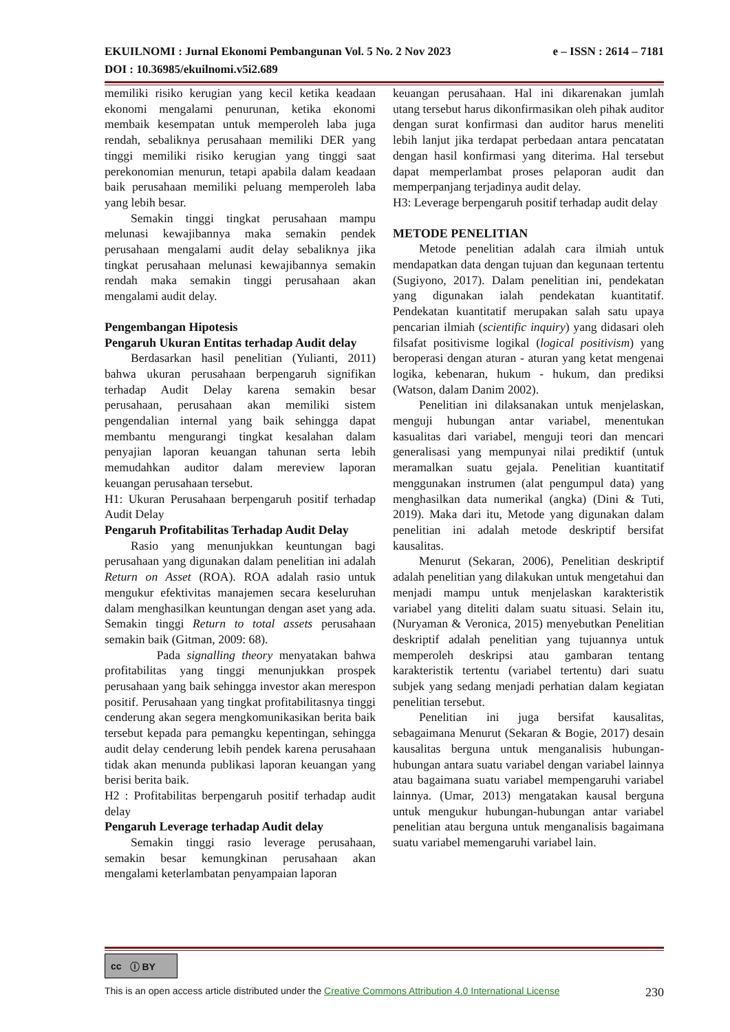e – ISSN : 2614 – 7181 EKUILNOMI : Jurnal Ekonomi Pembangunan Vol. 5 No. 2 Nov 2023
DOI : 10.36985/ekuilnomi.v5i2.689
memiliki risiko kerugian yang kecil ketika keadaan ekonomi mengalami penurunan, ketika ekonomi membaik kesempatan untuk memperoleh laba juga rendah, sebaliknya perusahaan memiliki DER yang tinggi memiliki risiko kerugian yang tinggi saat perekonomian menurun, tetapi apabila dalam keadaan baik perusahaan memiliki peluang memperoleh laba yang lebih besar.
Semakin tinggi tingkat perusahaan mampu melunasi kewajibannya maka semakin pendek perusahaan mengalami audit delay sebaliknya jika tingkat perusahaan melunasi kewajibannya semakin rendah maka semakin tinggi perusahaan akan mengalami audit delay.
Pengembangan Hipotesis
Pengaruh Ukuran Entitas terhadap Audit delay
Berdasarkan hasil penelitian (Yulianti, 2011) bahwa ukuran perusahaan berpengaruh signifikan terhadap Audit Delay karena semakin besar perusahaan, perusahaan akan memiliki sistem pengendalian internal yang baik sehingga dapat membantu mengurangi tingkat kesalahan dalam penyajian laporan keuangan tahunan serta lebih memudahkan auditor dalam mereview laporan keuangan perusahaan tersebut.
H1: Ukuran Perusahaan berpengaruh positif terhadap Audit Delay
Pengaruh Profitabilitas Terhadap Audit Delay
Rasio yang menunjukkan keuntungan bagi perusahaan yang digunakan dalam penelitian ini adalah Return on Asset (ROA). ROA adalah rasio untuk mengukur efektivitas manajemen secara keseluruhan dalam menghasilkan keuntungan dengan aset yang ada. Semakin tinggi Return to total assets perusahaan semakin baik (Gitman, 2009: 68).
Pada signalling theory menyatakan bahwa profitabilitas yang tinggi menunjukkan prospek perusahaan yang baik sehingga investor akan merespon positif. Perusahaan yang tingkat profitabilitasnya tinggi cenderung akan segera mengkomunikasikan berita baik tersebut kepada para pemangku kepentingan, sehingga audit delay cenderung lebih pendek karena perusahaan tidak akan menunda publikasi laporan keuangan yang berisi berita baik.
H2 : Profitabilitas berpengaruh positif terhadap audit delay
Pengaruh Leverage terhadap Audit delay
Semakin tinggi rasio leverage perusahaan, semakin besar kemungkinan perusahaan akan mengalami keterlambatan penyampaian laporan
keuangan perusahaan. Hal ini dikarenakan jumlah utang tersebut harus dikonfirmasikan oleh pihak auditor dengan surat konfirmasi dan auditor harus meneliti lebih lanjut jika terdapat perbedaan antara pencatatan dengan hasil konfirmasi yang diterima. Hal tersebut dapat memperlambat proses pelaporan audit dan memperpanjang terjadinya audit delay.
H3: Leverage berpengaruh positif terhadap audit delay
METODE PENELITIAN
Metode penelitian adalah cara ilmiah untuk mendapatkan data dengan tujuan dan kegunaan tertentu (Sugiyono, 2017). Dalam penelitian ini, pendekatan yang digunakan ialah pendekatan kuantitatif. Pendekatan kuantitatif merupakan salah satu upaya pencarian ilmiah (scientific inquiry) yang didasari oleh filsafat positivisme logikal (logical positivism) yang beroperasi dengan aturan - aturan yang ketat mengenai logika, kebenaran, hukum - hukum, dan prediksi (Watson, dalam Danim 2002).
Penelitian ini dilaksanakan untuk menjelaskan, menguji hubungan antar variabel, menentukan kasualitas dari variabel, menguji teori dan mencari generalisasi yang mempunyai nilai prediktif (untuk meramalkan suatu gejala. Penelitian kuantitatif menggunakan instrumen (alat pengumpul data) yang menghasilkan data numerikal (angka) (Dini & Tuti, 2019). Maka dari itu, Metode yang digunakan dalam penelitian ini adalah metode deskriptif bersifat kausalitas.
Menurut (Sekaran, 2006), Penelitian deskriptif adalah penelitian yang dilakukan untuk mengetahui dan menjadi mampu untuk menjelaskan karakteristik variabel yang diteliti dalam suatu situasi. Selain itu, (Nuryaman & Veronica, 2015) menyebutkan Penelitian deskriptif adalah penelitian yang tujuannya untuk memperoleh deskripsi atau gambaran tentang karakteristik tertentu (variabel tertentu) dari suatu subjek yang sedang menjadi perhatian dalam kegiatan penelitian tersebut.
Penelitian ini juga bersifat kausalitas, sebagaimana Menurut (Sekaran & Bogie, 2017) desain kausalitas berguna untuk menganalisis hubungan-hubungan antara suatu variabel dengan variabel lainnya atau bagaimana suatu variabel mempengaruhi variabel lainnya. (Umar, 2013) mengatakan kausal berguna untuk mengukur hubungan-hubungan antar variabel penelitian atau berguna untuk menganalisis bagaimana suatu variabel memengaruhi variabel lain.
cc ⓘ BY
230 This is an open access article distributed under the Creative Commons Attribution 4.0 International License